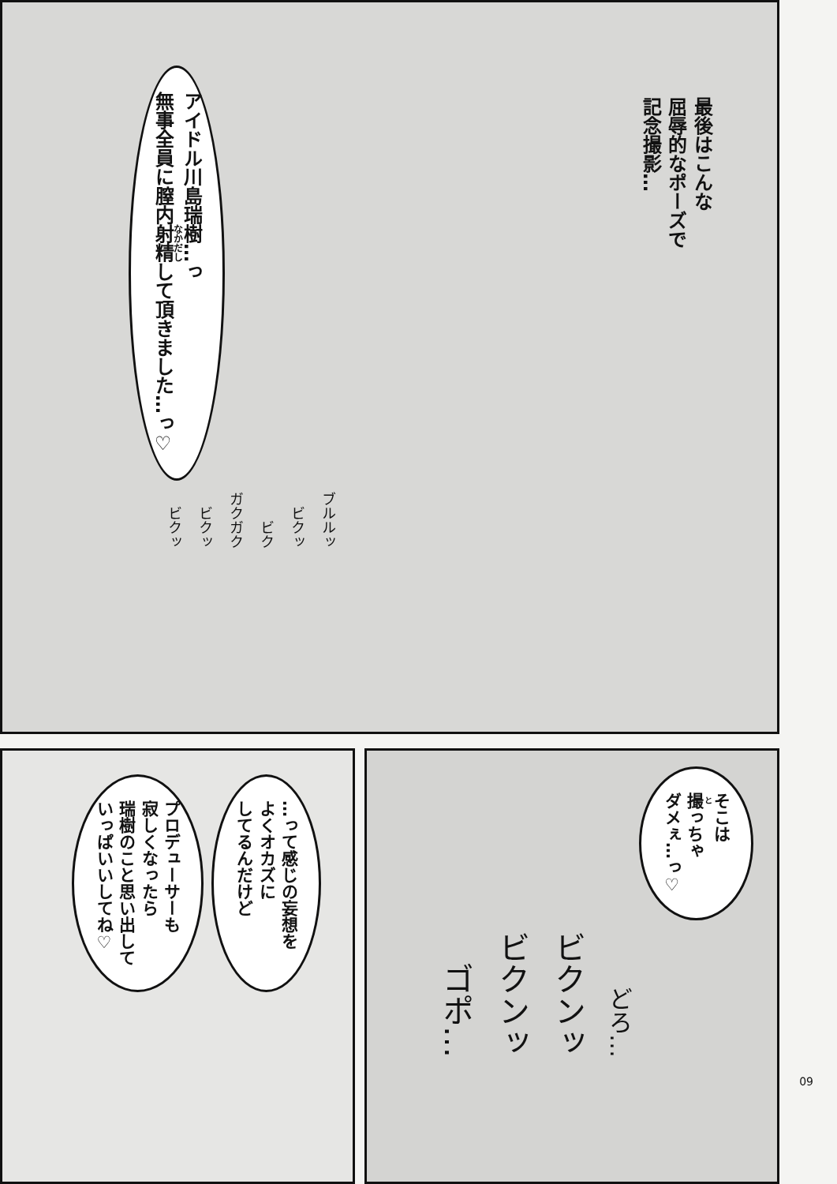アイドル川島瑞樹…っ
無事全員に膣内射精して頂きました…っ♡
最後はこんな
屈辱的なポーズで
記念撮影…
ビクッ ビクッ ガクガク ビク ビクッ ブルルッ
プロデューサーも
寂しくなったら
瑞樹のこと思い出して
いっぱいいしてね♡
…って感じの妄想を
よくオカズに
してるんだけど
そこは
撮っちゃ
ダメぇ…っ♡
ゴポ… ビクンッ ビクンッ どろ…
09